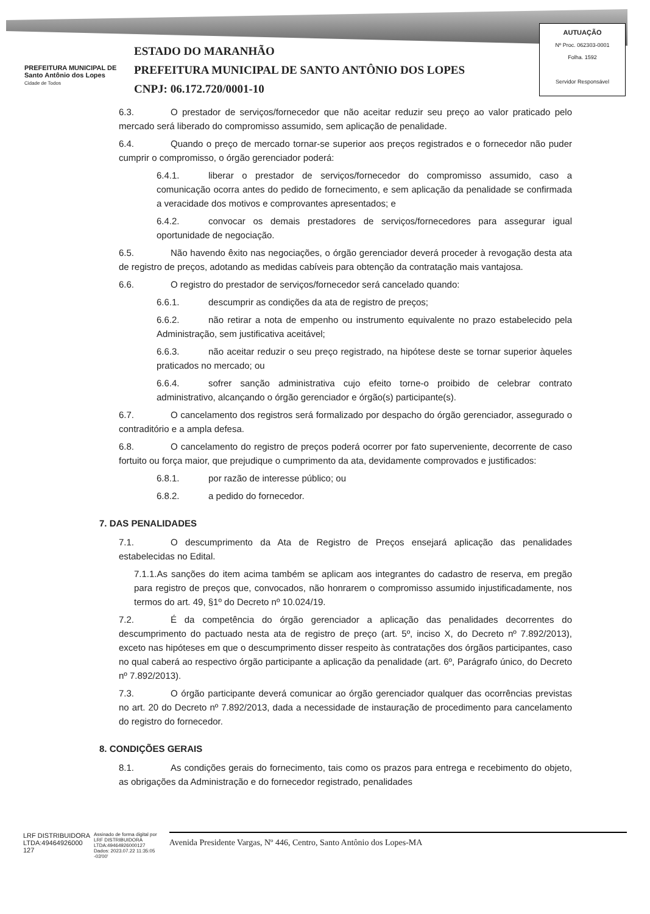PREFEITURA MUNICIPAL DE
Santo Antônio dos Lopes
Cidade de Todos
ESTADO DO MARANHÃO
PREFEITURA MUNICIPAL DE SANTO ANTÔNIO DOS LOPES
CNPJ: 06.172.720/0001-10
AUTUAÇÃO
Nº Proc. 062303-0001
Folha. 1592
Servidor Responsável
6.3. O prestador de serviços/fornecedor que não aceitar reduzir seu preço ao valor praticado pelo mercado será liberado do compromisso assumido, sem aplicação de penalidade.
6.4. Quando o preço de mercado tornar-se superior aos preços registrados e o fornecedor não puder cumprir o compromisso, o órgão gerenciador poderá:
6.4.1. liberar o prestador de serviços/fornecedor do compromisso assumido, caso a comunicação ocorra antes do pedido de fornecimento, e sem aplicação da penalidade se confirmada a veracidade dos motivos e comprovantes apresentados; e
6.4.2. convocar os demais prestadores de serviços/fornecedores para assegurar igual oportunidade de negociação.
6.5. Não havendo êxito nas negociações, o órgão gerenciador deverá proceder à revogação desta ata de registro de preços, adotando as medidas cabíveis para obtenção da contratação mais vantajosa.
6.6. O registro do prestador de serviços/fornecedor será cancelado quando:
6.6.1. descumprir as condições da ata de registro de preços;
6.6.2. não retirar a nota de empenho ou instrumento equivalente no prazo estabelecido pela Administração, sem justificativa aceitável;
6.6.3. não aceitar reduzir o seu preço registrado, na hipótese deste se tornar superior àqueles praticados no mercado; ou
6.6.4. sofrer sanção administrativa cujo efeito torne-o proibido de celebrar contrato administrativo, alcançando o órgão gerenciador e órgão(s) participante(s).
6.7. O cancelamento dos registros será formalizado por despacho do órgão gerenciador, assegurado o contraditório e a ampla defesa.
6.8. O cancelamento do registro de preços poderá ocorrer por fato superveniente, decorrente de caso fortuito ou força maior, que prejudique o cumprimento da ata, devidamente comprovados e justificados:
6.8.1. por razão de interesse público; ou
6.8.2. a pedido do fornecedor.
7. DAS PENALIDADES
7.1. O descumprimento da Ata de Registro de Preços ensejará aplicação das penalidades estabelecidas no Edital.
7.1.1.As sanções do item acima também se aplicam aos integrantes do cadastro de reserva, em pregão para registro de preços que, convocados, não honrarem o compromisso assumido injustificadamente, nos termos do art. 49, §1º do Decreto nº 10.024/19.
7.2. É da competência do órgão gerenciador a aplicação das penalidades decorrentes do descumprimento do pactuado nesta ata de registro de preço (art. 5º, inciso X, do Decreto nº 7.892/2013), exceto nas hipóteses em que o descumprimento disser respeito às contratações dos órgãos participantes, caso no qual caberá ao respectivo órgão participante a aplicação da penalidade (art. 6º, Parágrafo único, do Decreto nº 7.892/2013).
7.3. O órgão participante deverá comunicar ao órgão gerenciador qualquer das ocorrências previstas no art. 20 do Decreto nº 7.892/2013, dada a necessidade de instauração de procedimento para cancelamento do registro do fornecedor.
8. CONDIÇÕES GERAIS
8.1. As condições gerais do fornecimento, tais como os prazos para entrega e recebimento do objeto, as obrigações da Administração e do fornecedor registrado, penalidades
LRF DISTRIBUIDORA
LTDA:49464926000
127
Assinado de forma digital por
LRF DISTRIBUIDORA
LTDA:49464926000127
Dados: 2023.07.22 11:35:05
-03'00'
Avenida Presidente Vargas, Nº 446, Centro, Santo Antônio dos Lopes-MA